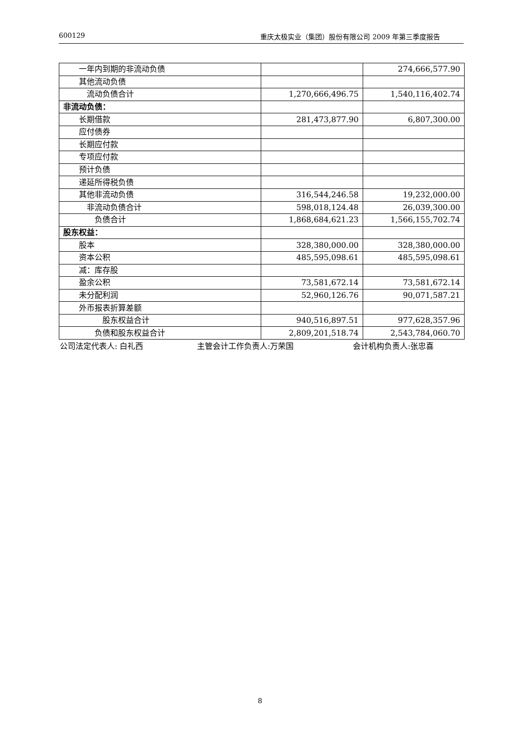600129 重庆太极实业（集团）股份有限公司 2009 年第三季度报告
| 一年内到期的非流动负债 | | 274,666,577.90 |
| 其他流动负债 | | |
| 流动负债合计 | 1,270,666,496.75 | 1,540,116,402.74 |
| 非流动负债： | | |
| 长期借款 | 281,473,877.90 | 6,807,300.00 |
| 应付债券 | | |
| 长期应付款 | | |
| 专项应付款 | | |
| 预计负债 | | |
| 递延所得税负债 | | |
| 其他非流动负债 | 316,544,246.58 | 19,232,000.00 |
| 非流动负债合计 | 598,018,124.48 | 26,039,300.00 |
| 负债合计 | 1,868,684,621.23 | 1,566,155,702.74 |
| 股东权益： | | |
| 股本 | 328,380,000.00 | 328,380,000.00 |
| 资本公积 | 485,595,098.61 | 485,595,098.61 |
| 减：库存股 | | |
| 盈余公积 | 73,581,672.14 | 73,581,672.14 |
| 未分配利润 | 52,960,126.76 | 90,071,587.21 |
| 外币报表折算差额 | | |
| 股东权益合计 | 940,516,897.51 | 977,628,357.96 |
| 负债和股东权益合计 | 2,809,201,518.74 | 2,543,784,060.70 |
公司法定代表人: 白礼西 主管会计工作负责人:万荣国 会计机构负责人:张忠喜
8